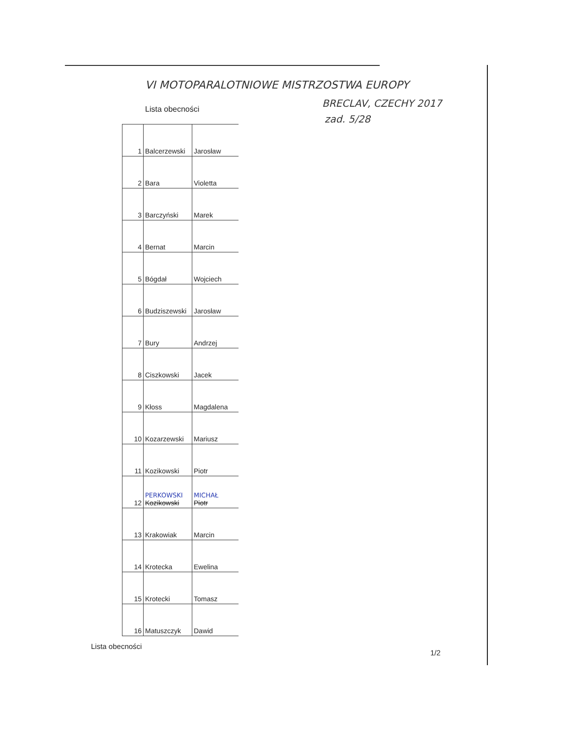VI MOTOPARALOTNIOWE MISTRZOSTWA EUROPY
BRECLAV, CZECHY 2017
Lista obecności
zad. 5/28
| 1 | Balcerzewski | Jarosław |
| 2 | Bara | Violetta |
| 3 | Barczyński | Marek |
| 4 | Bernat | Marcin |
| 5 | Bógdał | Wojciech |
| 6 | Budziszewski | Jarosław |
| 7 | Bury | Andrzej |
| 8 | Ciszkowski | Jacek |
| 9 | Kłoss | Magdalena |
| 10 | Kozarzewski | Mariusz |
| 11 | Kozikowski | Piotr |
| 12 | PERKOWSKI Kozikowski | MICHAŁ Piotr |
| 13 | Krakowiak | Marcin |
| 14 | Krotecka | Ewelina |
| 15 | Krotecki | Tomasz |
| 16 | Matuszczyk | Dawid |
Lista obecności
1/2